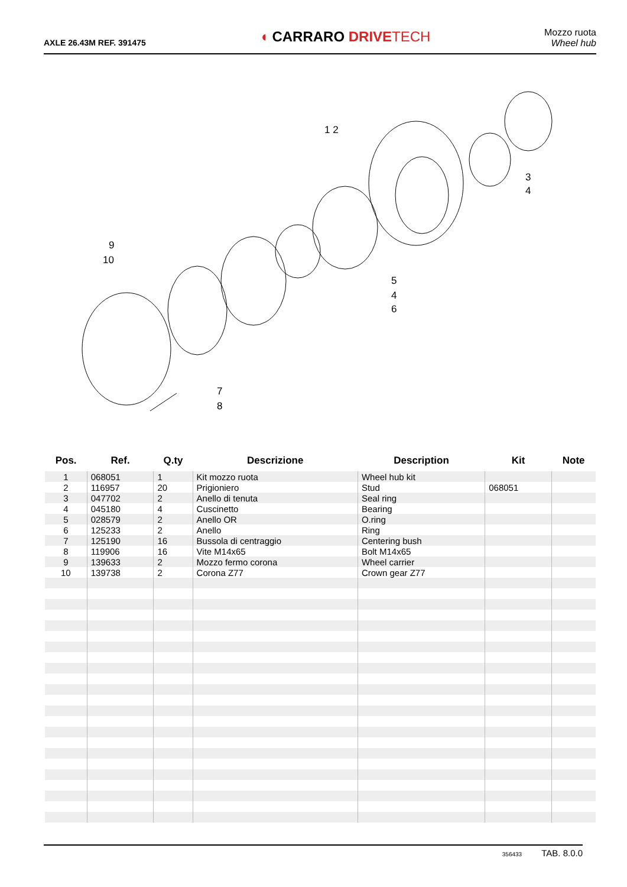AXLE 26.43M REF. 391475
◖ CARRARO DRIVE TECH
Mozzo ruota
Wheel hub
1 2
3
4
5
4
6
9
10
7
8
| Pos. | Ref. | Q.ty | Descrizione | Description | Kit | Note |
| --- | --- | --- | --- | --- | --- | --- |
| 1 | 068051 | 1 | Kit mozzo ruota | Wheel hub kit | | |
| 2 | 116957 | 20 | Prigioniero | Stud | 068051 | |
| 3 | 047702 | 2 | Anello di tenuta | Seal ring | | |
| 4 | 045180 | 4 | Cuscinetto | Bearing | | |
| 5 | 028579 | 2 | Anello OR | O.ring | | |
| 6 | 125233 | 2 | Anello | Ring | | |
| 7 | 125190 | 16 | Bussola di centraggio | Centering bush | | |
| 8 | 119906 | 16 | Vite M14x65 | Bolt M14x65 | | |
| 9 | 139633 | 2 | Mozzo fermo corona | Wheel carrier | | |
| 10 | 139738 | 2 | Corona Z77 | Crown gear Z77 | | |
356433 TAB. 8.0.0